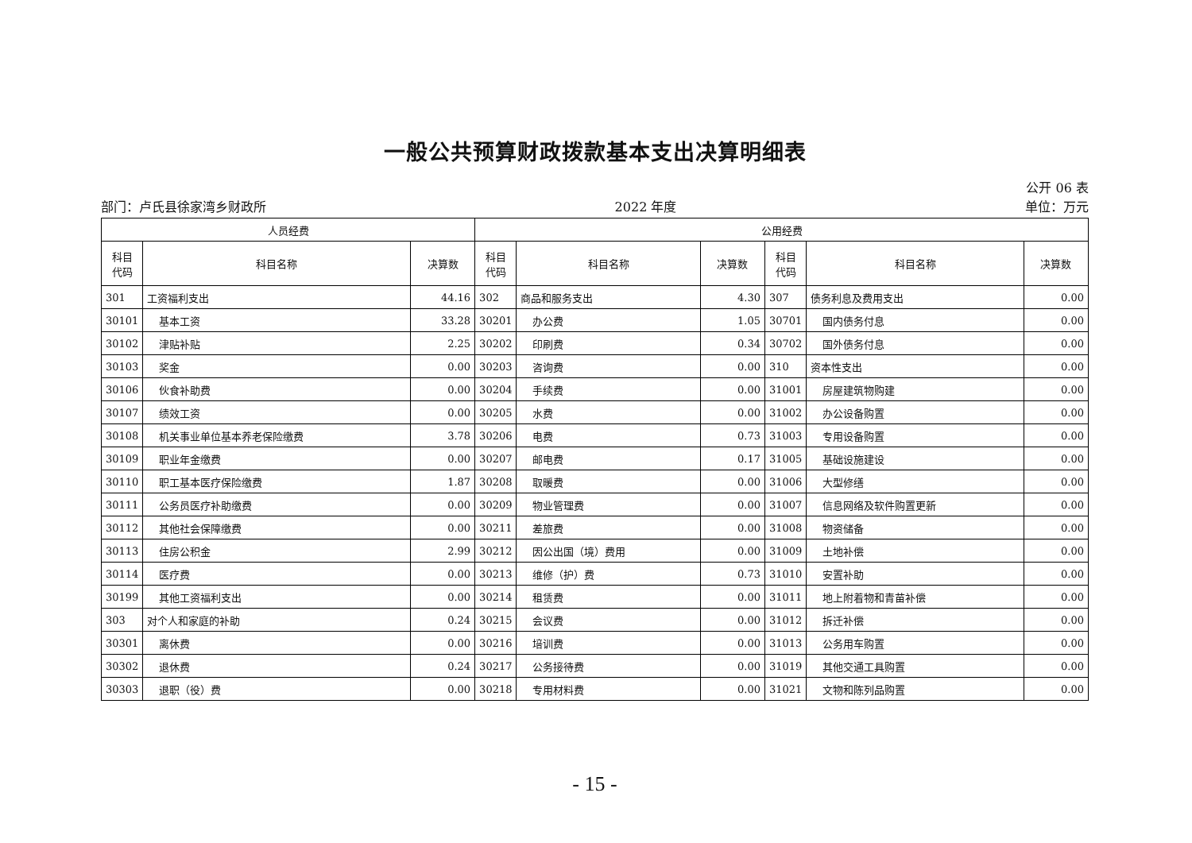一般公共预算财政拨款基本支出决算明细表
公开 06 表
部门：卢氏县徐家湾乡财政所 2022 年度 单位：万元
| 人员经费 | | | 公用经费 | | | | | |
| --- | --- | --- | --- | --- | --- | --- | --- | --- |
| 科目 代码 | 科目名称 | 决算数 | 科目 代码 | 科目名称 | 决算数 | 科目 代码 | 科目名称 | 决算数 |
| 301 | 工资福利支出 | 44.16 | 302 | 商品和服务支出 | 4.30 | 307 | 债务利息及费用支出 | 0.00 |
| 30101 | 基本工资 | 33.28 | 30201 | 办公费 | 1.05 | 30701 | 国内债务付息 | 0.00 |
| 30102 | 津贴补贴 | 2.25 | 30202 | 印刷费 | 0.34 | 30702 | 国外债务付息 | 0.00 |
| 30103 | 奖金 | 0.00 | 30203 | 咨询费 | 0.00 | 310 | 资本性支出 | 0.00 |
| 30106 | 伙食补助费 | 0.00 | 30204 | 手续费 | 0.00 | 31001 | 房屋建筑物购建 | 0.00 |
| 30107 | 绩效工资 | 0.00 | 30205 | 水费 | 0.00 | 31002 | 办公设备购置 | 0.00 |
| 30108 | 机关事业单位基本养老保险缴费 | 3.78 | 30206 | 电费 | 0.73 | 31003 | 专用设备购置 | 0.00 |
| 30109 | 职业年金缴费 | 0.00 | 30207 | 邮电费 | 0.17 | 31005 | 基础设施建设 | 0.00 |
| 30110 | 职工基本医疗保险缴费 | 1.87 | 30208 | 取暖费 | 0.00 | 31006 | 大型修缮 | 0.00 |
| 30111 | 公务员医疗补助缴费 | 0.00 | 30209 | 物业管理费 | 0.00 | 31007 | 信息网络及软件购置更新 | 0.00 |
| 30112 | 其他社会保障缴费 | 0.00 | 30211 | 差旅费 | 0.00 | 31008 | 物资储备 | 0.00 |
| 30113 | 住房公积金 | 2.99 | 30212 | 因公出国（境）费用 | 0.00 | 31009 | 土地补偿 | 0.00 |
| 30114 | 医疗费 | 0.00 | 30213 | 维修（护）费 | 0.73 | 31010 | 安置补助 | 0.00 |
| 30199 | 其他工资福利支出 | 0.00 | 30214 | 租赁费 | 0.00 | 31011 | 地上附着物和青苗补偿 | 0.00 |
| 303 | 对个人和家庭的补助 | 0.24 | 30215 | 会议费 | 0.00 | 31012 | 拆迁补偿 | 0.00 |
| 30301 | 离休费 | 0.00 | 30216 | 培训费 | 0.00 | 31013 | 公务用车购置 | 0.00 |
| 30302 | 退休费 | 0.24 | 30217 | 公务接待费 | 0.00 | 31019 | 其他交通工具购置 | 0.00 |
| 30303 | 退职（役）费 | 0.00 | 30218 | 专用材料费 | 0.00 | 31021 | 文物和陈列品购置 | 0.00 |
- 15 -